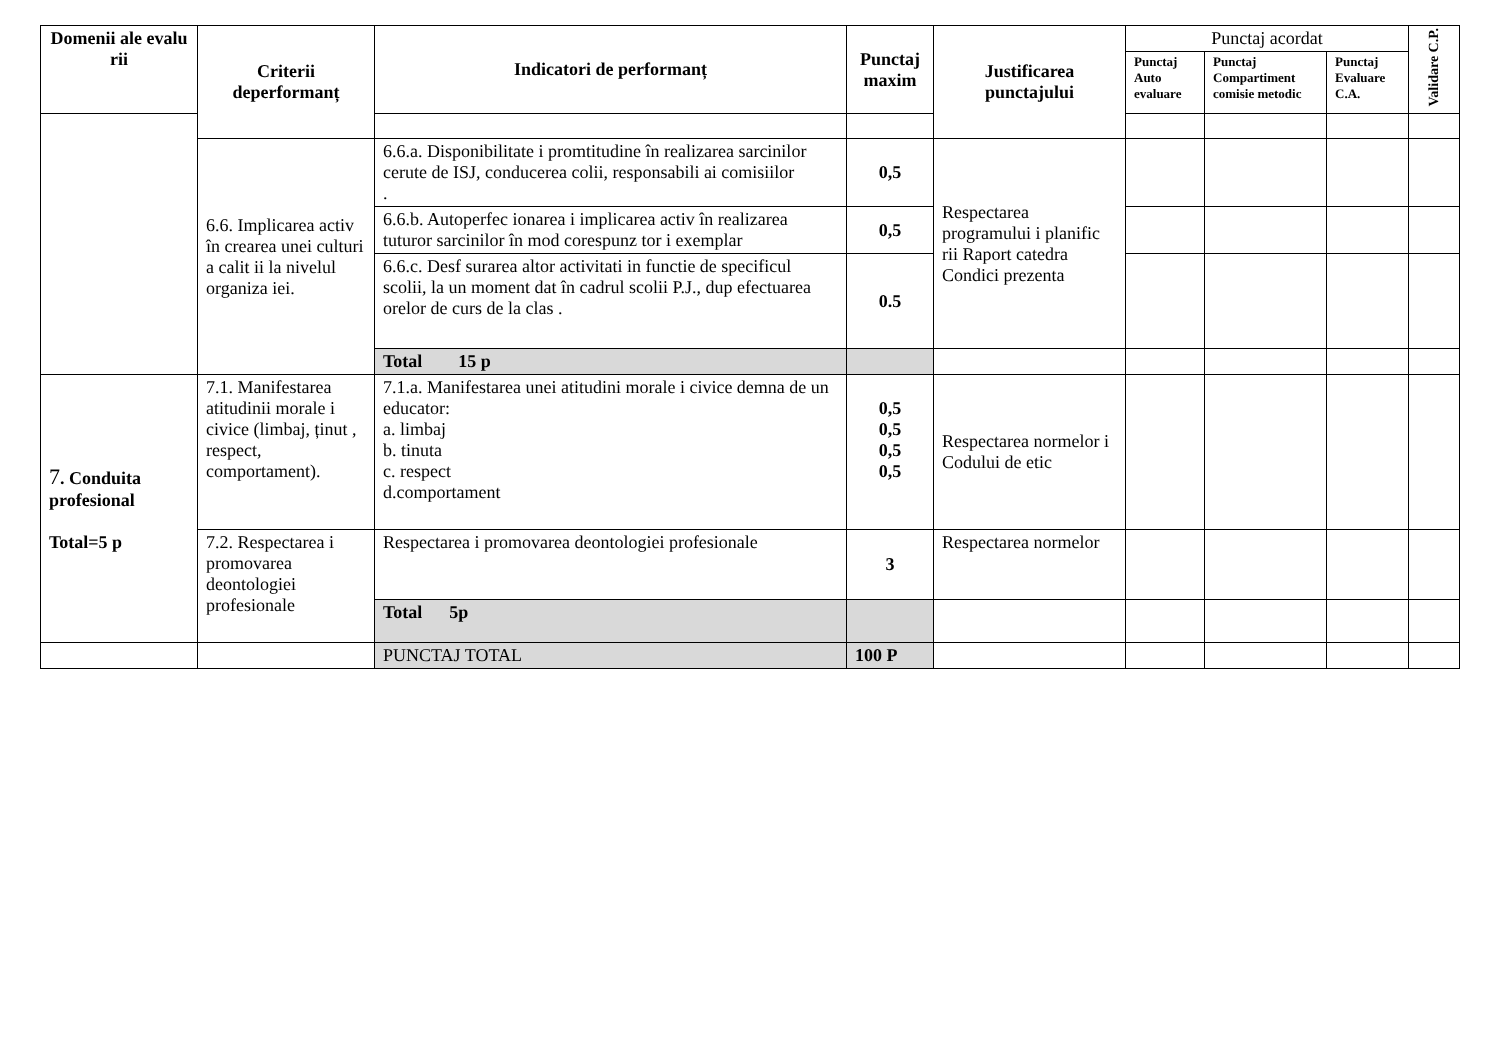| Domenii ale evalu rii | Criterii deperformanț | Indicatori de performanț | Punctaj maxim | Justificarea punctajului | Punctaj acordat | | | Validare C.P. |
| --- | --- | --- | --- | --- | --- | --- | --- | --- |
| | | | | | Punctaj Auto evaluare | Punctaj Compartiment comisie metodic | Punctaj Evaluare C.A. | |
| | 6.6. Implicarea activ în crearea unei culturi a calit ii la nivelul organiza iei. | 6.6.a. Disponibilitate i promtitudine în realizarea sarcinilor cerute de ISJ, conducerea colii, responsabili ai comisiilor . | 0,5 | Respectarea programului i planific rii Raport catedra Condici prezenta | | | | |
| | | 6.6.b. Autoperfec ionarea i implicarea activ în realizarea tuturor sarcinilor în mod corespunz tor i exemplar | 0,5 | | | | | |
| | | 6.6.c. Desf surarea altor activitati in functie de specificul scolii, la un moment dat în cadrul scolii P.J., dup efectuarea orelor de curs de la clas . | 0.5 | | | | | |
| | | Total 15 p | | | | | | |
| 7 . Conduita profesional Total=5 p | 7.1. Manifestarea atitudinii morale i civice (limbaj, ținut , respect, comportament). | 7.1.a. Manifestarea unei atitudini morale i civice demna de un educator: a. limbaj b. tinuta c. respect d.comportament | 0,5 0,5 0,5 0,5 | Respectarea normelor i Codului de etic | | | | |
| | 7.2. Respectarea i promovarea deontologiei profesionale | Respectarea i promovarea deontologiei profesionale | 3 | Respectarea normelor | | | | |
| | | Total 5p | | | | | | |
| | | PUNCTAJ TOTAL | 100 P | | | | | |